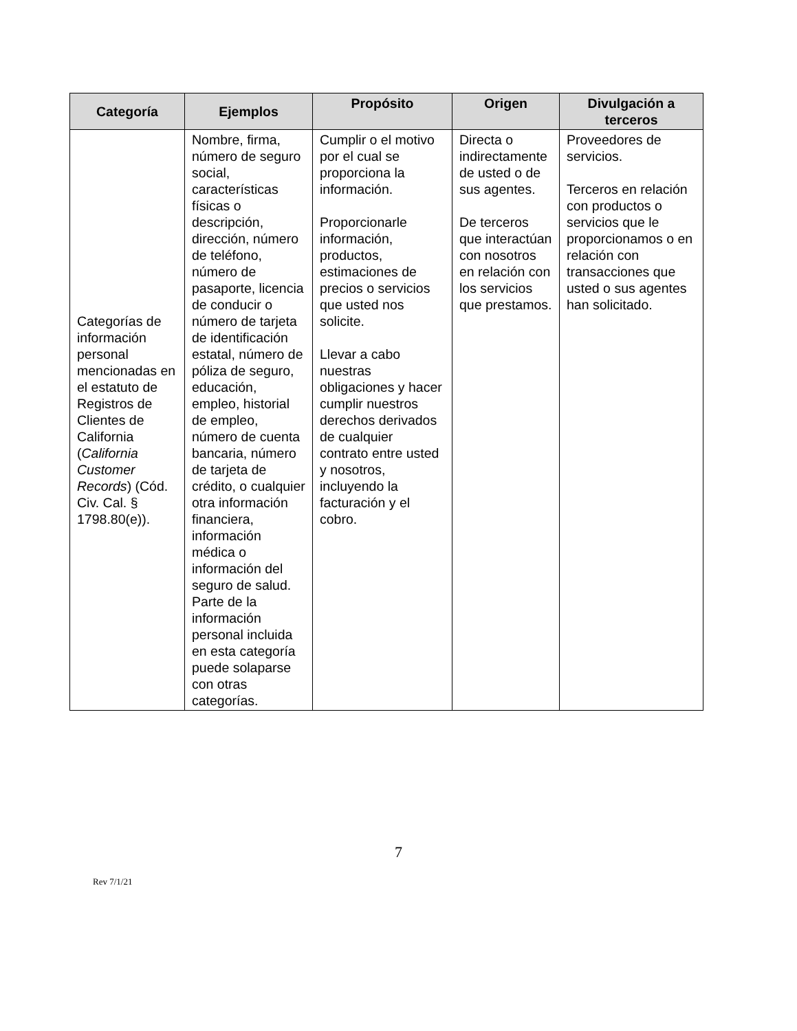| Categoría | Ejemplos | Propósito | Origen | Divulgación a terceros |
| --- | --- | --- | --- | --- |
| Categorías de información personal mencionadas en el estatuto de Registros de Clientes de California ( California Customer Records ) (Cód. Civ. Cal. § 1798.80(e)). | Nombre, firma, número de seguro social, características físicas o descripción, dirección, número de teléfono, número de pasaporte, licencia de conducir o número de tarjeta de identificación estatal, número de póliza de seguro, educación, empleo, historial de empleo, número de cuenta bancaria, número de tarjeta de crédito, o cualquier otra información financiera, información médica o información del seguro de salud. Parte de la información personal incluida en esta categoría puede solaparse con otras categorías. | Cumplir o el motivo por el cual se proporciona la información. Proporcionarle información, productos, estimaciones de precios o servicios que usted nos solicite. Llevar a cabo nuestras obligaciones y hacer cumplir nuestros derechos derivados de cualquier contrato entre usted y nosotros, incluyendo la facturación y el cobro. | Directa o indirectamente de usted o de sus agentes. De terceros que interactúan con nosotros en relación con los servicios que prestamos. | Proveedores de servicios. Terceros en relación con productos o servicios que le proporcionamos o en relación con transacciones que usted o sus agentes han solicitado. |
7
Rev 7/1/21